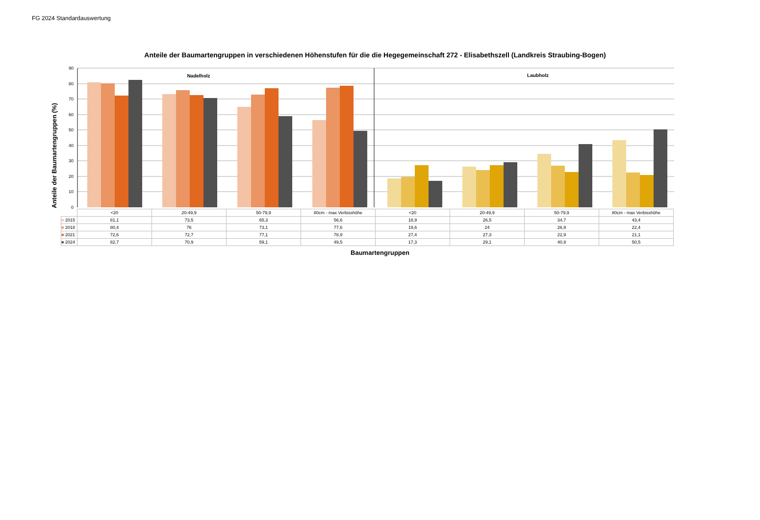FG 2024 Standardauswertung
Anteile der Baumartengruppen in verschiedenen Höhenstufen für die die Hegegemeinschaft 272 - Elisabethszell (Landkreis Straubing-Bogen)
Anteile der Baumartengruppen (%)
90
80
70
60
50
40
30
20
10
0
Nadelholz
Laubholz
| | <20 | 20-49,9 | 50-79,9 | 80cm - max Verbisshöhe | <20 | 20-49,9 | 50-79,9 | 80cm - max Verbisshöhe |
| --- | --- | --- | --- | --- | --- | --- | --- | --- |
| ■ 2015 | 81,1 | 73,5 | 65,3 | 56,6 | 18,9 | 26,5 | 34,7 | 43,4 |
| ■ 2018 | 80,4 | 76 | 73,1 | 77,6 | 19,6 | 24 | 26,9 | 22,4 |
| ■ 2021 | 72,6 | 72,7 | 77,1 | 78,9 | 27,4 | 27,3 | 22,9 | 21,1 |
| ■ 2024 | 82,7 | 70,9 | 59,1 | 49,5 | 17,3 | 29,1 | 40,9 | 50,5 |
Baumartengruppen